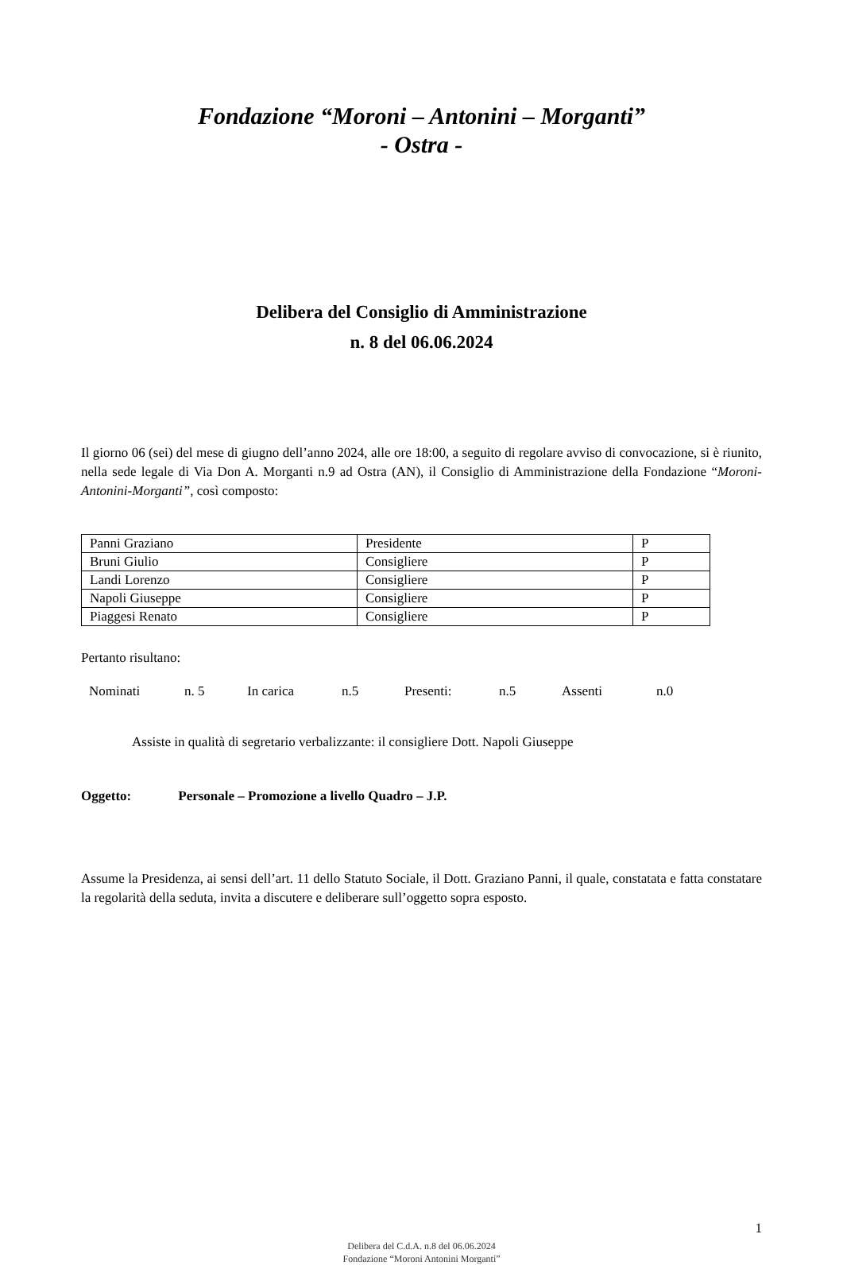Fondazione “Moroni – Antonini – Morganti”
- Ostra -
Delibera del Consiglio di Amministrazione
n. 8 del 06.06.2024
Il giorno 06 (sei) del mese di giugno dell’anno 2024, alle ore 18:00, a seguito di regolare avviso di convocazione, si è riunito, nella sede legale di Via Don A. Morganti n.9 ad Ostra (AN), il Consiglio di Amministrazione della Fondazione “Moroni-Antonini-Morganti”, così composto:
| Panni Graziano | Presidente | P |
| Bruni Giulio | Consigliere | P |
| Landi Lorenzo | Consigliere | P |
| Napoli Giuseppe | Consigliere | P |
| Piaggesi Renato | Consigliere | P |
Pertanto risultano:
Nominati n. 5 In carica n.5 Presenti: n.5 Assenti n.0
Assiste in qualità di segretario verbalizzante: il consigliere Dott. Napoli Giuseppe
Oggetto: Personale – Promozione a livello Quadro – J.P.
Assume la Presidenza, ai sensi dell’art. 11 dello Statuto Sociale, il Dott. Graziano Panni, il quale, constatata e fatta constatare la regolarità della seduta, invita a discutere e deliberare sull’oggetto sopra esposto.
1
Delibera del C.d.A. n.8 del 06.06.2024
Fondazione “Moroni Antonini Morganti”